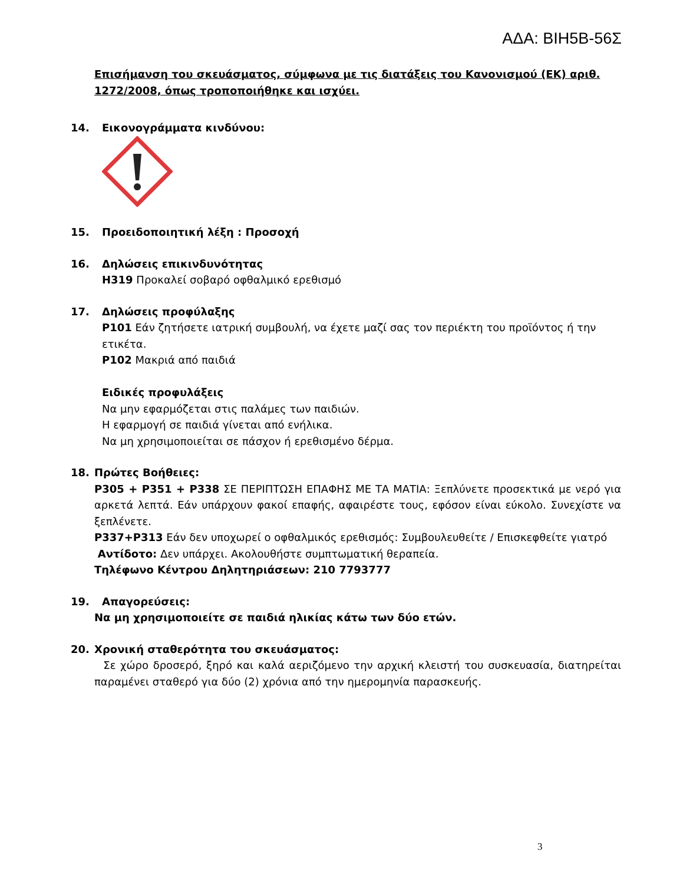ΑΔΑ: ΒΙΗ5Β-56Σ
Επισήμανση του σκευάσματος, σύμφωνα με τις διατάξεις του Κανονισμού (ΕΚ) αριθ. 1272/2008, όπως τροποποιήθηκε και ισχύει.
14. Εικονογράμματα κινδύνου:
15. Προειδοποιητική λέξη : Προσοχή
16. Δηλώσεις επικινδυνότητας
H319 Προκαλεί σοβαρό οφθαλμικό ερεθισμό
17. Δηλώσεις προφύλαξης
P101 Εάν ζητήσετε ιατρική συμβουλή, να έχετε μαζί σας τον περιέκτη του προϊόντος ή την ετικέτα.
P102 Μακριά από παιδιά
Ειδικές προφυλάξεις
Να μην εφαρμόζεται στις παλάμες των παιδιών.
Η εφαρμογή σε παιδιά γίνεται από ενήλικα.
Να μη χρησιμοποιείται σε πάσχον ή ερεθισμένο δέρμα.
18. Πρώτες Βοήθειες:
P305 + P351 + P338 ΣΕ ΠΕΡΙΠΤΩΣΗ ΕΠΑΦΗΣ ΜΕ ΤΑ ΜΑΤΙΑ: Ξεπλύνετε προσεκτικά με νερό για αρκετά λεπτά. Εάν υπάρχουν φακοί επαφής, αφαιρέστε τους, εφόσον είναι εύκολο. Συνεχίστε να ξεπλένετε.
P337+P313 Εάν δεν υποχωρεί ο οφθαλμικός ερεθισμός: Συμβουλευθείτε / Επισκεφθείτε γιατρό
Αντίδοτο: Δεν υπάρχει. Ακολουθήστε συμπτωματική θεραπεία.
Τηλέφωνο Κέντρου Δηλητηριάσεων: 210 7793777
19. Απαγορεύσεις:
Να μη χρησιμοποιείτε σε παιδιά ηλικίας κάτω των δύο ετών.
20. Χρονική σταθερότητα του σκευάσματος:
Σε χώρο δροσερό, ξηρό και καλά αεριζόμενο την αρχική κλειστή του συσκευασία, διατηρείται παραμένει σταθερό για δύο (2) χρόνια από την ημερομηνία παρασκευής.
3